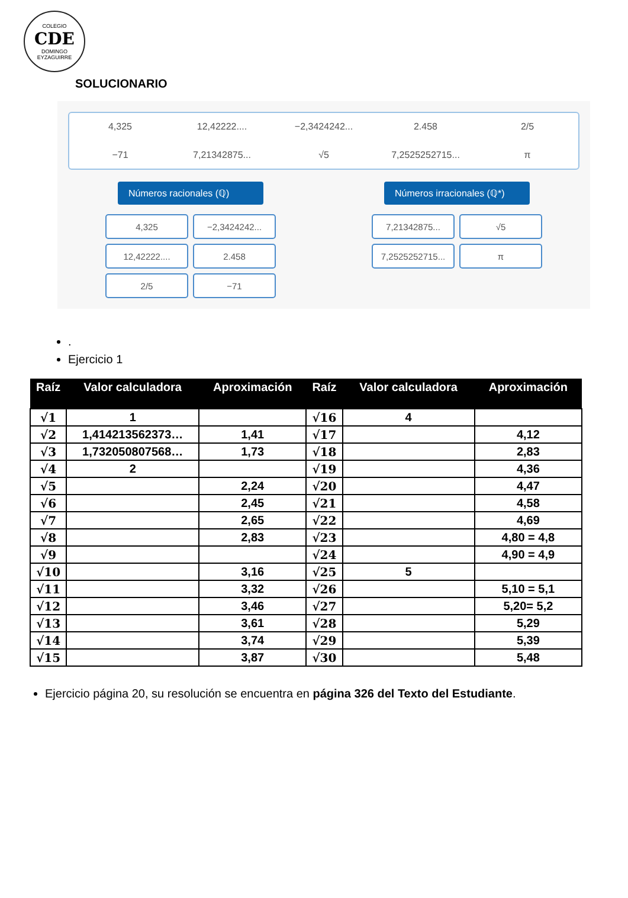COLEGIO
CDE
DOMINGO EYZAGUIRRE
SOLUCIONARIO
4,325 12,42222.... −2,3424242... 2.458 2/5 −71 7,21342875... √5 7,2525252715... π
Números racionales (ℚ)
4,325
−2,3424242...
12,42222....
2.458
2/5
−71
Números irracionales (ℚ*)
7,21342875...
√5
7,2525252715...
π
.
Ejercicio 1
| Raíz | Valor calculadora | Aproximación | Raíz | Valor calculadora | Aproximación |
| --- | --- | --- | --- | --- | --- |
| √1 | 1 | | √16 | 4 | |
| √2 | 1,414213562373… | 1,41 | √17 | | 4,12 |
| √3 | 1,732050807568… | 1,73 | √18 | | 2,83 |
| √4 | 2 | | √19 | | 4,36 |
| √5 | | 2,24 | √20 | | 4,47 |
| √6 | | 2,45 | √21 | | 4,58 |
| √7 | | 2,65 | √22 | | 4,69 |
| √8 | | 2,83 | √23 | | 4,80 = 4,8 |
| √9 | | | √24 | | 4,90 = 4,9 |
| √10 | | 3,16 | √25 | 5 | |
| √11 | | 3,32 | √26 | | 5,10 = 5,1 |
| √12 | | 3,46 | √27 | | 5,20= 5,2 |
| √13 | | 3,61 | √28 | | 5,29 |
| √14 | | 3,74 | √29 | | 5,39 |
| √15 | | 3,87 | √30 | | 5,48 |
Ejercicio página 20, su resolución se encuentra en página 326 del Texto del Estudiante.